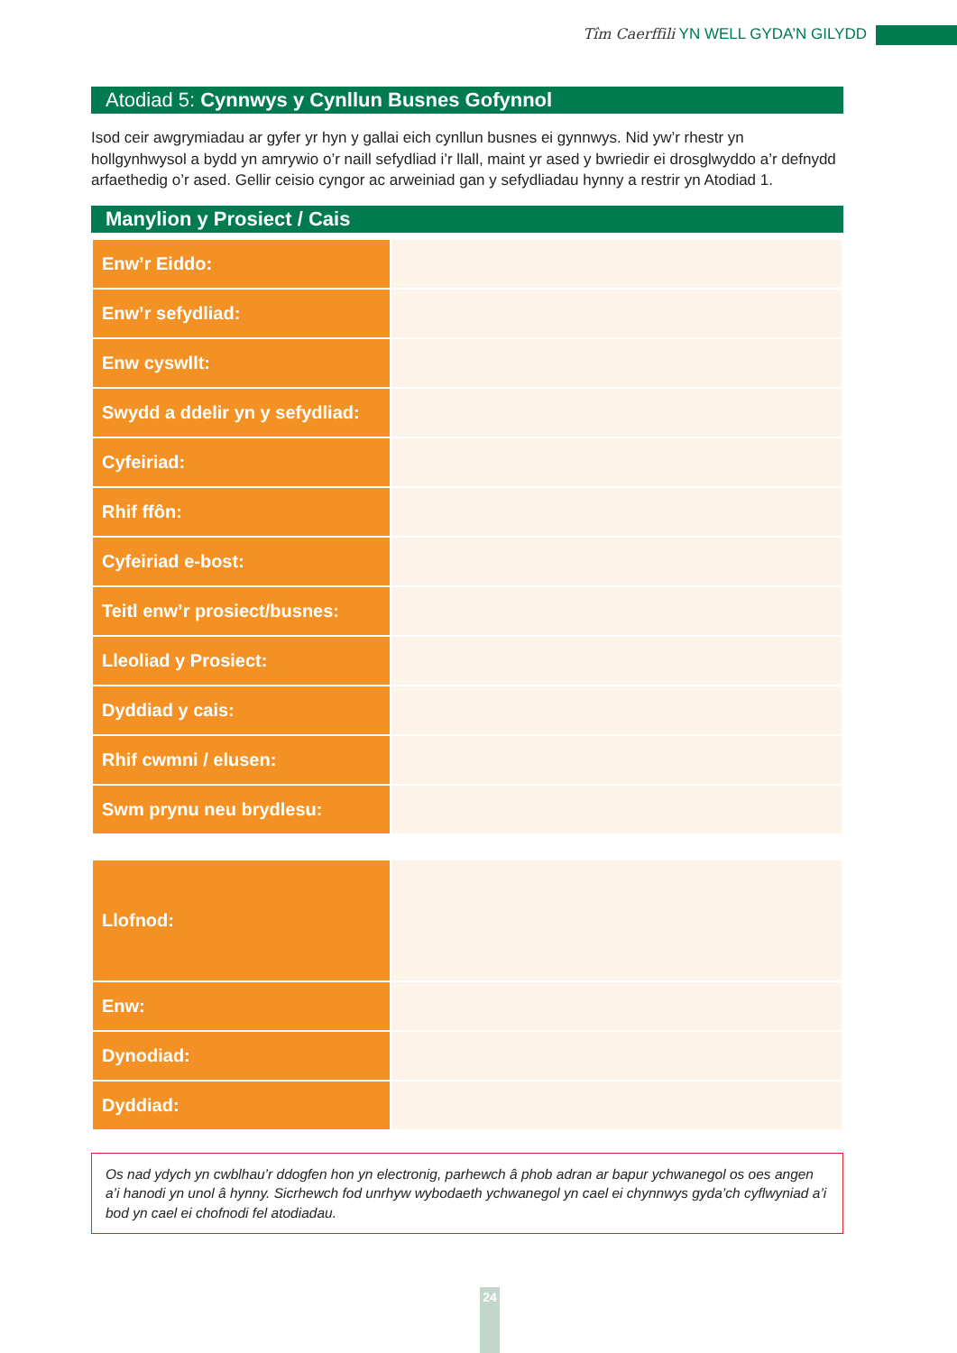Tîm Caerffili YN WELL GYDA’N GILYDD
Atodiad 5: Cynnwys y Cynllun Busnes Gofynnol
Isod ceir awgrymiadau ar gyfer yr hyn y gallai eich cynllun busnes ei gynnwys. Nid yw’r rhestr yn hollgynhwysol a bydd yn amrywio o’r naill sefydliad i’r llall, maint yr ased y bwriedir ei drosglwyddo a’r defnydd arfaethedig o’r ased. Gellir ceisio cyngor ac arweiniad gan y sefydliadau hynny a restrir yn Atodiad 1.
Manylion y Prosiect / Cais
| Enw’r Eiddo: | |
| Enw’r sefydliad: | |
| Enw cyswllt: | |
| Swydd a ddelir yn y sefydliad: | |
| Cyfeiriad: | |
| Rhif ffôn: | |
| Cyfeiriad e-bost: | |
| Teitl enw’r prosiect/busnes: | |
| Lleoliad y Prosiect: | |
| Dyddiad y cais: | |
| Rhif cwmni / elusen: | |
| Swm prynu neu brydlesu: | |
| Llofnod: | |
| Enw: | |
| Dynodiad: | |
| Dyddiad: | |
Os nad ydych yn cwblhau’r ddogfen hon yn electronig, parhewch â phob adran ar bapur ychwanegol os oes angen a’i hanodi yn unol â hynny. Sicrhewch fod unrhyw wybodaeth ychwanegol yn cael ei chynnwys gyda’ch cyflwyniad a’i bod yn cael ei chofnodi fel atodiadau.
24